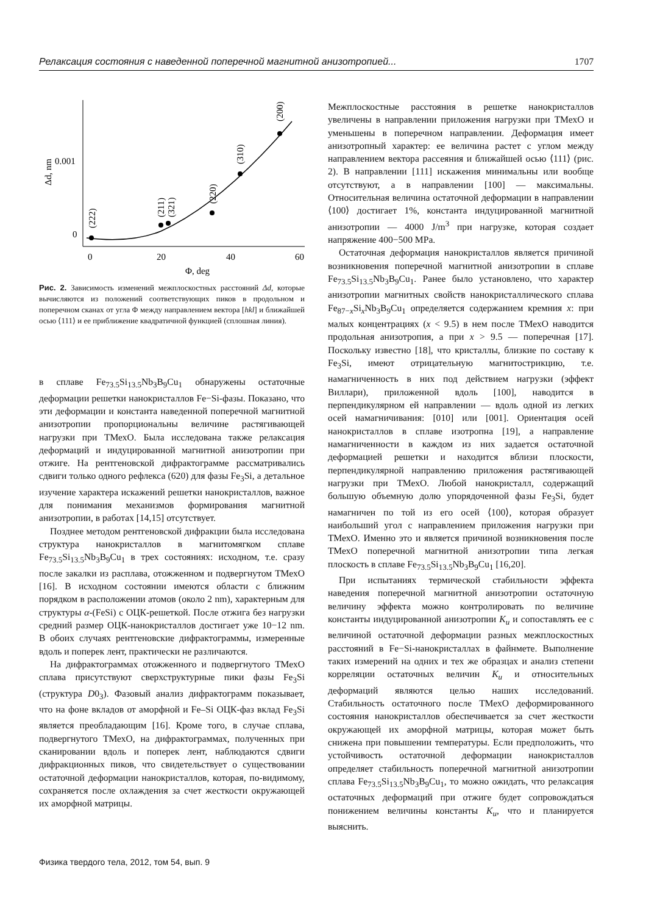Релаксация состояния с наведенной поперечной магнитной анизотропией... 1707
0
20
40
60
Φ, deg
0
0.001
Δd, nm
(222)
(211)
(321)
(220)
(310)
(200)
Рис. 2. Зависимость изменений межплоскостных расстояний Δd, которые вычисляются из положений соответствующих пиков в продольном и поперечном сканах от угла Φ между направлением вектора [hkl] и ближайшей осью ⟨111⟩ и ее приближение квадратичной функцией (сплошная линия).
в сплаве Fe<sub>73.5</sub>Si<sub>13.5</sub>Nb<sub>3</sub>B<sub>9</sub>Cu<sub>1</sub> обнаружены остаточные деформации решетки нанокристаллов Fe−Si-фазы. Показано, что эти деформации и константа наведенной поперечной магнитной анизотропии пропорциональны величине растягивающей нагрузки при ТМехО. Была исследована также релаксация деформаций и индуцированной магнитной анизотропии при отжиге. На рентгеновской дифрактограмме рассматривались сдвиги только одного рефлекса (620) для фазы Fe<sub>3</sub>Si, а детальное изучение характера искажений решетки нанокристаллов, важное для понимания механизмов формирования магнитной анизотропии, в работах [14,15] отсутствует.
Позднее методом рентгеновской дифракции была исследована структура нанокристаллов в магнитомягком сплаве Fe<sub>73.5</sub>Si<sub>13.5</sub>Nb<sub>3</sub>B<sub>9</sub>Cu<sub>1</sub> в трех состояниях: исходном, т.е. сразу после закалки из расплава, отожженном и подвергнутом ТМехО [16]. В исходном состоянии имеются области с ближним порядком в расположении атомов (около 2 nm), характерным для структуры α-(FeSi) с ОЦК-решеткой. После отжига без нагрузки средний размер ОЦК-нанокристаллов достигает уже 10−12 nm. В обоих случаях рентгеновские дифрактограммы, измеренные вдоль и поперек лент, практически не различаются.
На дифрактограммах отожженного и подвергнутого ТМехО сплава присутствуют сверхструктурные пики фазы Fe<sub>3</sub>Si (структура D0<sub>3</sub>). Фазовый анализ дифрактограмм показывает, что на фоне вкладов от аморфной и Fe–Si ОЦК-фаз вклад Fe<sub>3</sub>Si является преобладающим [16]. Кроме того, в случае сплава, подвергнутого ТМехО, на дифрактограммах, полученных при сканировании вдоль и поперек лент, наблюдаются сдвиги дифракционных пиков, что свидетельствует о существовании остаточной деформации нанокристаллов, которая, по-видимому, сохраняется после охлаждения за счет жесткости окружающей их аморфной матрицы.
Межплоскостные расстояния в решетке нанокристаллов увеличены в направлении приложения нагрузки при ТМехО и уменьшены в поперечном направлении. Деформация имеет анизотропный характер: ее величина растет с углом между направлением вектора рассеяния и ближайшей осью ⟨111⟩ (рис. 2). В направлении [111] искажения минимальны или вообще отсутствуют, а в направлении [100] — максимальны. Относительная величина остаточной деформации в направлении ⟨100⟩ достигает 1%, константа индуцированной магнитной анизотропии — 4000 J/m<sup>3</sup> при нагрузке, которая создает напряжение 400−500 MPa.
Остаточная деформация нанокристаллов является причиной возникновения поперечной магнитной анизотропии в сплаве Fe<sub>73.5</sub>Si<sub>13.5</sub>Nb<sub>3</sub>B<sub>9</sub>Cu<sub>1</sub>. Ранее было установлено, что характер анизотропии магнитных свойств нанокристаллического сплава Fe<sub>87−x</sub>Si<sub>x</sub>Nb<sub>3</sub>B<sub>9</sub>Cu<sub>1</sub> определяется содержанием кремния x: при малых концентрациях (x < 9.5) в нем после ТМехО наводится продольная анизотропия, а при x > 9.5 — поперечная [17]. Поскольку известно [18], что кристаллы, близкие по составу к Fe<sub>3</sub>Si, имеют отрицательную магнитострикцию, т.е. намагниченность в них под действием нагрузки (эффект Виллари), приложенной вдоль [100], наводится в перпендикулярном ей направлении — вдоль одной из легких осей намагничивания: [010] или [001]. Ориентация осей нанокристаллов в сплаве изотропна [19], а направление намагниченности в каждом из них задается остаточной деформацией решетки и находится вблизи плоскости, перпендикулярной направлению приложения растягивающей нагрузки при ТМехО. Любой нанокристалл, содержащий большую объемную долю упорядоченной фазы Fe<sub>3</sub>Si, будет намагничен по той из его осей ⟨100⟩, которая образует наибольший угол с направлением приложения нагрузки при ТМехО. Именно это и является причиной возникновения после ТМехО поперечной магнитной анизотропии типа легкая плоскость в сплаве Fe<sub>73.5</sub>Si<sub>13.5</sub>Nb<sub>3</sub>B<sub>9</sub>Cu<sub>1</sub> [16,20].
При испытаниях термической стабильности эффекта наведения поперечной магнитной анизотропии остаточную величину эффекта можно контролировать по величине константы индуцированной анизотропии K<sub>u</sub> и сопоставлять ее с величиной остаточной деформации разных межплоскостных расстояний в Fe−Si-нанокристаллах в файнмете. Выполнение таких измерений на одних и тех же образцах и анализ степени корреляции остаточных величин K<sub>u</sub> и относительных деформаций являются целью наших исследований. Стабильность остаточного после ТМехО деформированного состояния нанокристаллов обеспечивается за счет жесткости окружающей их аморфной матрицы, которая может быть снижена при повышении температуры. Если предположить, что устойчивость остаточной деформации нанокристаллов определяет стабильность поперечной магнитной анизотропии сплава Fe<sub>73.5</sub>Si<sub>13.5</sub>Nb<sub>3</sub>B<sub>9</sub>Cu<sub>1</sub>, то можно ожидать, что релаксация остаточных деформаций при отжиге будет сопровождаться понижением величины константы K<sub>u</sub>, что и планируется выяснить.
Физика твердого тела, 2012, том 54, вып. 9